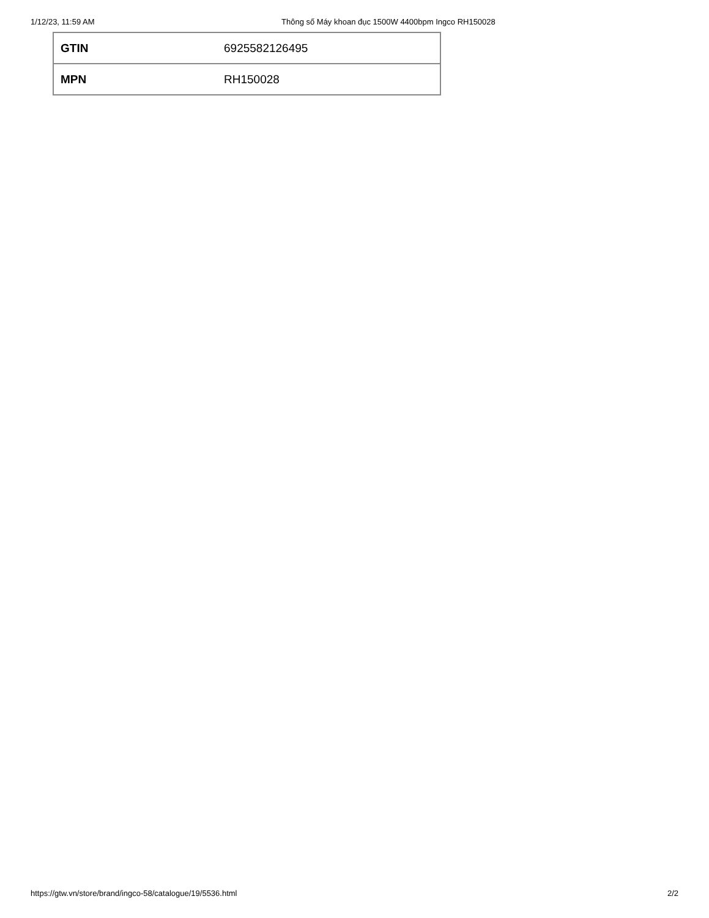1/12/23, 11:59 AM Thông số Máy khoan đục 1500W 4400bpm Ingco RH150028
| GTIN | 6925582126495 |
| MPN | RH150028 |
https://gtw.vn/store/brand/ingco-58/catalogue/19/5536.html 2/2